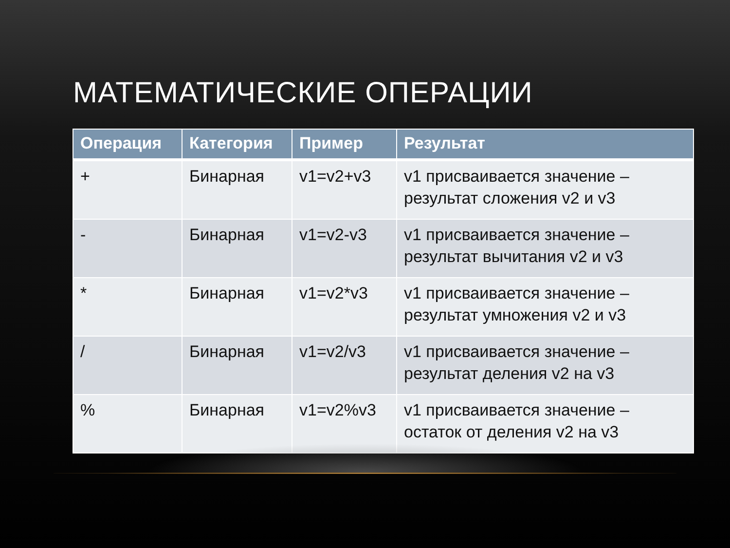МАТЕМАТИЧЕСКИЕ ОПЕРАЦИИ
| Операция | Категория | Пример | Результат |
| --- | --- | --- | --- |
| + | Бинарная | v1=v2+v3 | v1 присваивается значение – результат сложения v2 и v3 |
| - | Бинарная | v1=v2-v3 | v1 присваивается значение – результат вычитания v2 и v3 |
| * | Бинарная | v1=v2*v3 | v1 присваивается значение – результат умножения v2 и v3 |
| / | Бинарная | v1=v2/v3 | v1 присваивается значение – результат деления v2 на v3 |
| % | Бинарная | v1=v2%v3 | v1 присваивается значение – остаток от деления v2 на v3 |